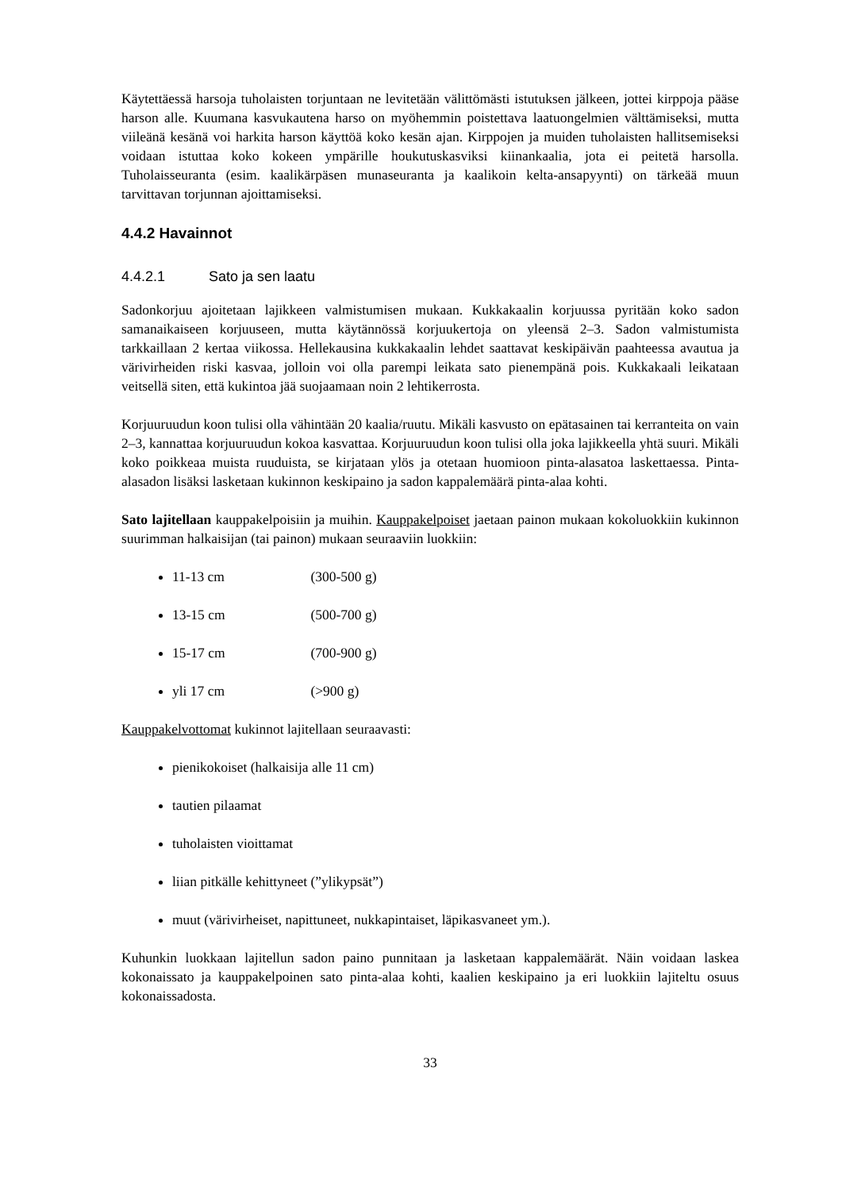Käytettäessä harsoja tuholaisten torjuntaan ne levitetään välittömästi istutuksen jälkeen, jottei kirppoja pääse harson alle. Kuumana kasvukautena harso on myöhemmin poistettava laatuongelmien välttämiseksi, mutta viileänä kesänä voi harkita harson käyttöä koko kesän ajan. Kirppojen ja muiden tuholaisten hallitsemiseksi voidaan istuttaa koko kokeen ympärille houkutuskasviksi kiinankaalia, jota ei peitetä harsolla. Tuholaisseuranta (esim. kaalikärpäsen munaseuranta ja kaalikoin kelta-ansapyynti) on tärkeää muun tarvittavan torjunnan ajoittamiseksi.
4.4.2 Havainnot
4.4.2.1 Sato ja sen laatu
Sadonkorjuu ajoitetaan lajikkeen valmistumisen mukaan. Kukkakaalin korjuussa pyritään koko sadon samanaikaiseen korjuuseen, mutta käytännössä korjuukertoja on yleensä 2–3. Sadon valmistumista tarkkaillaan 2 kertaa viikossa. Hellekausina kukkakaalin lehdet saattavat keskipäivän paahteessa avautua ja värivirheiden riski kasvaa, jolloin voi olla parempi leikata sato pienempänä pois. Kukkakaali leikataan veitsellä siten, että kukintoa jää suojaamaan noin 2 lehtikerrosta.
Korjuuruudun koon tulisi olla vähintään 20 kaalia/ruutu. Mikäli kasvusto on epätasainen tai kerranteita on vain 2–3, kannattaa korjuuruudun kokoa kasvattaa. Korjuuruudun koon tulisi olla joka lajikkeella yhtä suuri. Mikäli koko poikkeaa muista ruuduista, se kirjataan ylös ja otetaan huomioon pinta-alasatoa laskettaessa. Pinta-alasadon lisäksi lasketaan kukinnon keskipaino ja sadon kappalemäärä pinta-alaa kohti.
Sato lajitellaan kauppakelpoisiin ja muihin. Kauppakelpoiset jaetaan painon mukaan kokoluokkiin kukinnon suurimman halkaisijan (tai painon) mukaan seuraaviin luokkiin:
11-13 cm (300-500 g)
13-15 cm (500-700 g)
15-17 cm (700-900 g)
yli 17 cm (>900 g)
Kauppakelvottomat kukinnot lajitellaan seuraavasti:
pienikokoiset (halkaisija alle 11 cm)
tautien pilaamat
tuholaisten vioittamat
liian pitkälle kehittyneet (”ylikypsät”)
muut (värivirheiset, napittuneet, nukkapintaiset, läpikasvaneet ym.).
Kuhunkin luokkaan lajitellun sadon paino punnitaan ja lasketaan kappalemäärät. Näin voidaan laskea kokonaissato ja kauppakelpoinen sato pinta-alaa kohti, kaalien keskipaino ja eri luokkiin lajiteltu osuus kokonaissadosta.
33